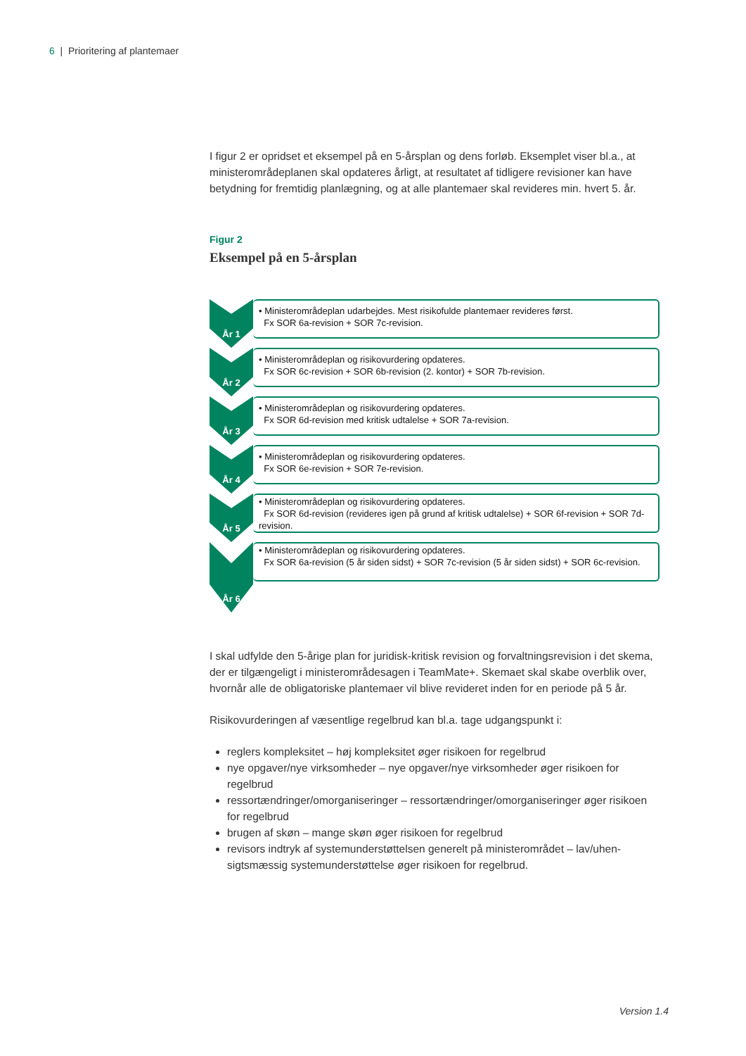6 | Prioritering af plantemaer
I figur 2 er opridset et eksempel på en 5-årsplan og dens forløb. Eksemplet viser bl.a., at ministerområdeplanen skal opdateres årligt, at resultatet af tidligere revisioner kan have betydning for fremtidig planlægning, og at alle plantemaer skal revideres min. hvert 5. år.
Figur 2
Eksempel på en 5-årsplan
År 1
• Ministerområdeplan udarbejdes. Mest risikofulde plantemaer revideres først.
Fx SOR 6a-revision + SOR 7c-revision.
År 2
• Ministerområdeplan og risikovurdering opdateres.
Fx SOR 6c-revision + SOR 6b-revision (2. kontor) + SOR 7b-revision.
År 3
• Ministerområdeplan og risikovurdering opdateres.
Fx SOR 6d-revision med kritisk udtalelse + SOR 7a-revision.
År 4
• Ministerområdeplan og risikovurdering opdateres.
Fx SOR 6e-revision + SOR 7e-revision.
År 5
• Ministerområdeplan og risikovurdering opdateres.
Fx SOR 6d-revision (revideres igen på grund af kritisk udtalelse) + SOR 6f-revision + SOR 7d-revision.
År 6
• Ministerområdeplan og risikovurdering opdateres.
Fx SOR 6a-revision (5 år siden sidst) + SOR 7c-revision (5 år siden sidst) + SOR 6c-revision.
I skal udfylde den 5-årige plan for juridisk-kritisk revision og forvaltningsrevision i det skema, der er tilgængeligt i ministerområdesagen i TeamMate+. Skemaet skal skabe overblik over, hvornår alle de obligatoriske plantemaer vil blive revideret inden for en periode på 5 år.
Risikovurderingen af væsentlige regelbrud kan bl.a. tage udgangspunkt i:
reglers kompleksitet – høj kompleksitet øger risikoen for regelbrud
nye opgaver/nye virksomheder – nye opgaver/nye virksomheder øger risikoen for regelbrud
ressortændringer/omorganiseringer – ressortændringer/omorganiseringer øger risikoen for regelbrud
brugen af skøn – mange skøn øger risikoen for regelbrud
revisors indtryk af systemunderstøttelsen generelt på ministerområdet – lav/uhen-sigtsmæssig systemunderstøttelse øger risikoen for regelbrud.
Version 1.4